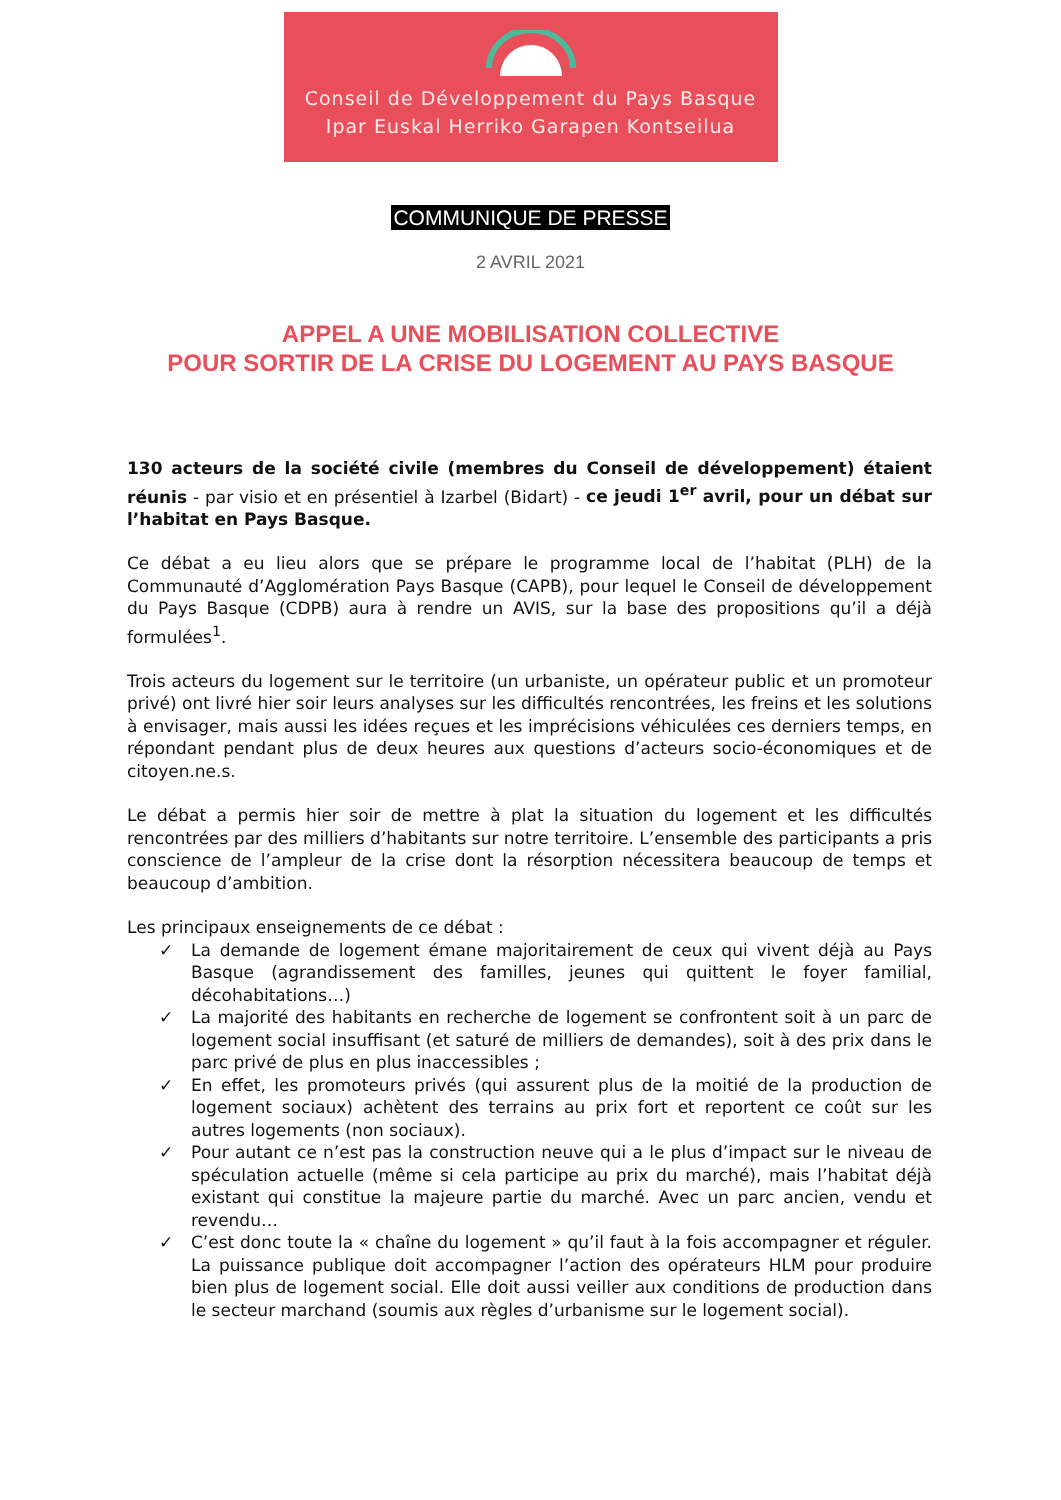Conseil de Développement du Pays Basque
Ipar Euskal Herriko Garapen Kontseilua
COMMUNIQUE DE PRESSE
2 AVRIL 2021
APPEL A UNE MOBILISATION COLLECTIVE
POUR SORTIR DE LA CRISE DU LOGEMENT AU PAYS BASQUE
130 acteurs de la société civile (membres du Conseil de développement) étaient réunis - par visio et en présentiel à Izarbel (Bidart) - ce jeudi 1<sup>er</sup> avril, pour un débat sur l’habitat en Pays Basque.
Ce débat a eu lieu alors que se prépare le programme local de l’habitat (PLH) de la Communauté d’Agglomération Pays Basque (CAPB), pour lequel le Conseil de développement du Pays Basque (CDPB) aura à rendre un AVIS, sur la base des propositions qu’il a déjà formulées<sup>1</sup>.
Trois acteurs du logement sur le territoire (un urbaniste, un opérateur public et un promoteur privé) ont livré hier soir leurs analyses sur les difficultés rencontrées, les freins et les solutions à envisager, mais aussi les idées reçues et les imprécisions véhiculées ces derniers temps, en répondant pendant plus de deux heures aux questions d’acteurs socio-économiques et de citoyen.ne.s.
Le débat a permis hier soir de mettre à plat la situation du logement et les difficultés rencontrées par des milliers d’habitants sur notre territoire. L’ensemble des participants a pris conscience de l’ampleur de la crise dont la résorption nécessitera beaucoup de temps et beaucoup d’ambition.
Les principaux enseignements de ce débat :
✓ La demande de logement émane majoritairement de ceux qui vivent déjà au Pays Basque (agrandissement des familles, jeunes qui quittent le foyer familial, décohabitations…)
✓ La majorité des habitants en recherche de logement se confrontent soit à un parc de logement social insuffisant (et saturé de milliers de demandes), soit à des prix dans le parc privé de plus en plus inaccessibles ;
✓ En effet, les promoteurs privés (qui assurent plus de la moitié de la production de logement sociaux) achètent des terrains au prix fort et reportent ce coût sur les autres logements (non sociaux).
✓ Pour autant ce n’est pas la construction neuve qui a le plus d’impact sur le niveau de spéculation actuelle (même si cela participe au prix du marché), mais l’habitat déjà existant qui constitue la majeure partie du marché. Avec un parc ancien, vendu et revendu…
✓ C’est donc toute la « chaîne du logement » qu’il faut à la fois accompagner et réguler. La puissance publique doit accompagner l’action des opérateurs HLM pour produire bien plus de logement social. Elle doit aussi veiller aux conditions de production dans le secteur marchand (soumis aux règles d’urbanisme sur le logement social).